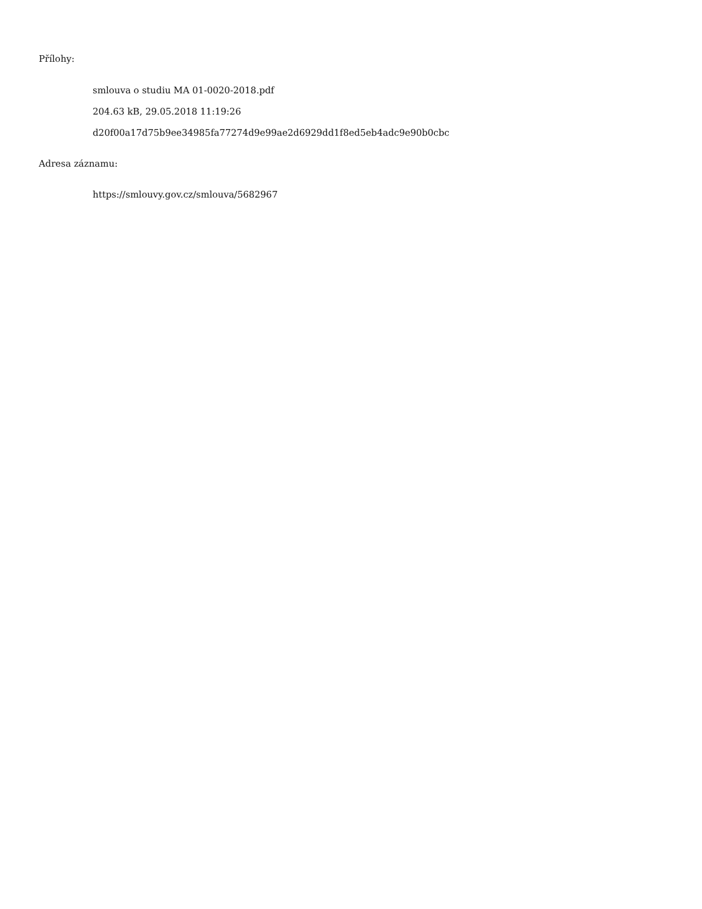Přílohy:
smlouva o studiu MA 01-0020-2018.pdf
204.63 kB, 29.05.2018 11:19:26
d20f00a17d75b9ee34985fa77274d9e99ae2d6929dd1f8ed5eb4adc9e90b0cbc
Adresa záznamu:
https://smlouvy.gov.cz/smlouva/5682967